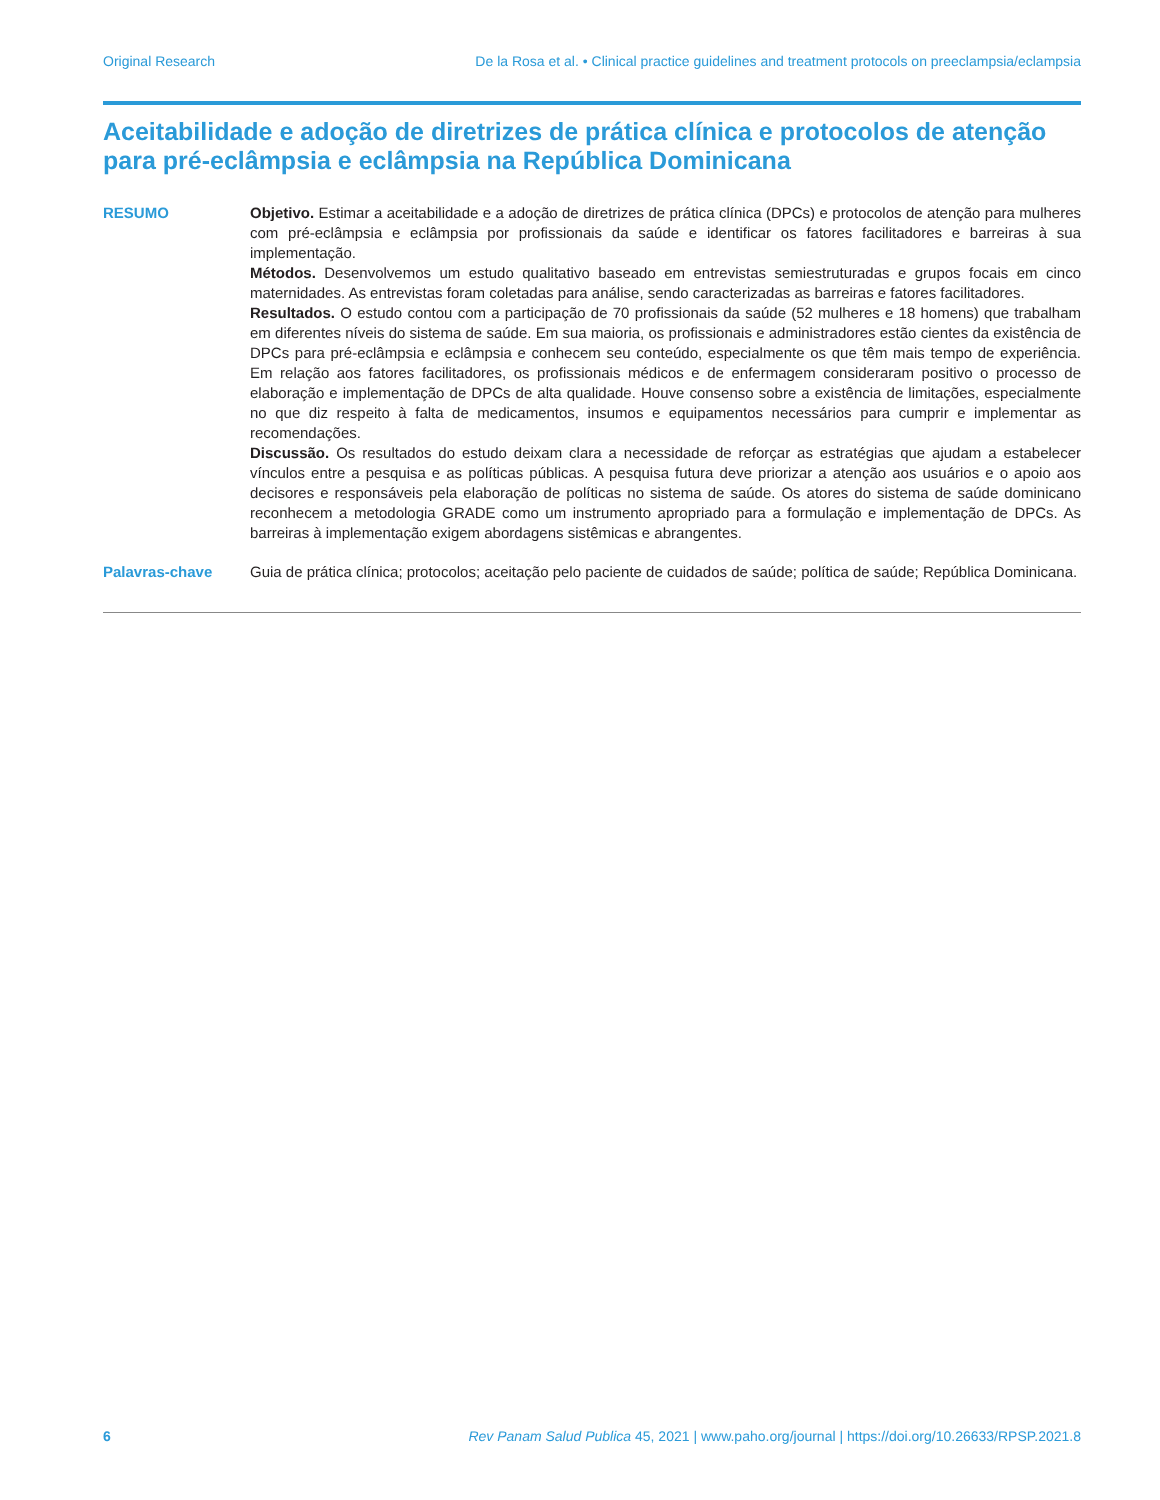Original Research De la Rosa et al. • Clinical practice guidelines and treatment protocols on preeclampsia/eclampsia
Aceitabilidade e adoção de diretrizes de prática clínica e protocolos de atenção para pré-eclâmpsia e eclâmpsia na República Dominicana
RESUMO Objetivo. Estimar a aceitabilidade e a adoção de diretrizes de prática clínica (DPCs) e protocolos de atenção para mulheres com pré-eclâmpsia e eclâmpsia por profissionais da saúde e identificar os fatores facilitadores e barreiras à sua implementação.
Métodos. Desenvolvemos um estudo qualitativo baseado em entrevistas semiestruturadas e grupos focais em cinco maternidades. As entrevistas foram coletadas para análise, sendo caracterizadas as barreiras e fatores facilitadores.
Resultados. O estudo contou com a participação de 70 profissionais da saúde (52 mulheres e 18 homens) que trabalham em diferentes níveis do sistema de saúde. Em sua maioria, os profissionais e administradores estão cientes da existência de DPCs para pré-eclâmpsia e eclâmpsia e conhecem seu conteúdo, especialmente os que têm mais tempo de experiência. Em relação aos fatores facilitadores, os profissionais médicos e de enfermagem consideraram positivo o processo de elaboração e implementação de DPCs de alta qualidade. Houve consenso sobre a existência de limitações, especialmente no que diz respeito à falta de medicamentos, insumos e equipamentos necessários para cumprir e implementar as recomendações.
Discussão. Os resultados do estudo deixam clara a necessidade de reforçar as estratégias que ajudam a estabelecer vínculos entre a pesquisa e as políticas públicas. A pesquisa futura deve priorizar a atenção aos usuários e o apoio aos decisores e responsáveis pela elaboração de políticas no sistema de saúde. Os atores do sistema de saúde dominicano reconhecem a metodologia GRADE como um instrumento apropriado para a formulação e implementação de DPCs. As barreiras à implementação exigem abordagens sistêmicas e abrangentes.
Palavras-chave Guia de prática clínica; protocolos; aceitação pelo paciente de cuidados de saúde; política de saúde; República Dominicana.
6 Rev Panam Salud Publica 45, 2021 | www.paho.org/journal | https://doi.org/10.26633/RPSP.2021.8